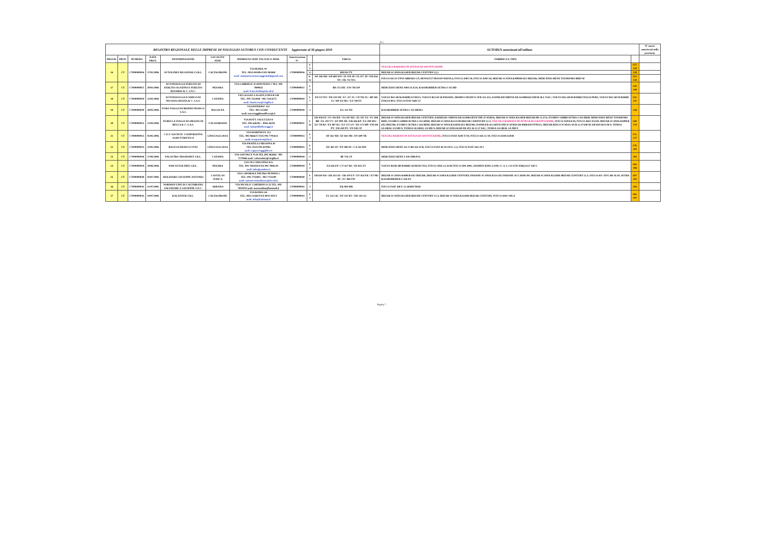AG
| REGISTRO REGIONALE DELLE IMPRESE DI NOLEGGIO AUTOBUS CON CONDUCENTE Aggiornato al 30 giugno 2018 | | | | | | | | | | AUTOBUS autorizzati all'utilizzo | | N° mezzi autorizzati nella provincia |
| --- | --- | --- | --- | --- | --- | --- | --- | --- | --- | --- | --- | --- |
| PROGR. | PROV. | NUMERO | DATA PROT. | DENOMINAZIONE | LOCALITA' SEDE | INDIRIZZO SEDE TEL/FAX E-MAIL | Autorizzazione N° | | TARGA | FABBRICA E TIPO | | |
| 16 | CT | CT000000026 | 27/02/2006 | AUTOLINEE REGIONALI S.R.L. | CALTAGIRONE | VIA ROMA, 91 TEL. 0933-981894 FAX 983060 mail: amministrazioneviaggisinil@gmail.com | CT000000026 | 1-3 | | VEICOLO RADIATO IN ATTESA DI SOSTITUZIONE | 127-129 | |
| | | | | | | | | 4 | BH 054 TY | IRIZAR SCANIA K124EB IRIZAR CENTURY-12,3 | 130 | |
| | | | | | | | | 6-12 | DF 206 NH / DP 688 WN / FL 978 JP / FL 977 JP / FM 944 TN / FK 711 WG | IVECO 65C15 UNVI ABRAIO GT; RENAULT NISSAN N3DYL6; IVECO A40C18; IVECO A40C18; IRIZAR SCANIA K490EB 6X2 IRIZAR; MERCEDES BENZ TOURISMO RHD-M | 132-138 | |
| 17 | CT | CT000000027 | 20/03/2006 | AUTONOLEGGI FERLITO DI FERLITO AGATINO E FERLITO ROSARIO & C. S.N.C. | PEDARA | VIA GABRIELE D'ANNUNZIO 1 TEL. 095 7800832 mail: franc.ferlito@tiscali.it | CT000000027 | 1-2 | BD 272 HX / EW 785 DP | MERCEDES BENZ 0404 55 E2A; KASSBOHRER SETRA S 315 HD | 139-140 | |
| 18 | CT | CT000000029 | 22/03/2006 | AUTONOLEGGI D'AMICO DI NICOSIA GRAZIA & C. S.A.S. | CATANIA | VILLAGGIO S.AGATA ZONA B 140 TEL. 095 7412046 - 095 74114175 mail: damicosas@virgilio.it | CT000000029 | 1-7 | EP 137 DT / FH 110 SM / FC 317 JS / CP 704 VL / BP 188 SJ / DP 552 HG / EZ 769 ES | VOLVO B12-60/36 BARBI ECHO/1; VOLVO B12 60 38 PADANE; IRISBUS FRANCE SFR 115-431; DAIMLERCHRYSLER AGMB416CDIF40 46 L75AC; VOLVO B12-60/38 BARBI ITALIA 99/R1; VOLVO B12-60/38 BARBI ITALIA 99/1; IVECO FIAT A60C17 | 141-147 | |
| 19 | CT | CT000000030 | 28/03/2006 | EURO VIAGGI DI BIONDI FRANCO S.A.S. | RAGALNA | VIA PATERNO' 152 TEL. 095 512360 mail: euroviaggibiondif.sas@.it | CT000000030 | 1 | EG 125 YD | KASSBOHRER SETRA S 315 HDH/2 | 148 | |
| 20 | CT | CT000000031 | 12/04/2006 | DI BELLA VIAGGI DI ORAZIO DI BELLA & C. S.A.S. | CALATABIANO | VIA DOTT. SALLUZZO 8 TEL. 095 646393 – 0956 46393 mail: info@dibellaviaggi.it | CT000000031 | 1-22 | EK 938 EF / FC 934 BX / FG 937 BX / EL 197 ZZ / FC 698 BR / EL 291 VV / DT 900 ZH / EB 446 KP / EZ 298 MA / EZ 729 BJ / EY 887 KS / EZ 171 GV / FD 173 MP / FH 458 PY / FH 459 PY / FN 028 CP | IRIZAR SCANIA K124EB IRIZAR CENTURY; DAIMLER CHRYSLER AG906/OFFICINE D'AURIA; IRIZAR SCANIA K124EB IRIZAR PB 12.37A; EVOBUS GMBH SETRA S 425 HDH; MERCEDES BENZ TOURISMO RHD; EVOBUS GMBH SETRA S 415 HDH; IRIZAR SCANIA K124 EB IRIZAR CERNTURY 12.3; VEICOLO RADIATO IN ATTESA DI SOSTITUZIONE ; IVECO A50/E4/18; IVECO A65C/E4/29; IRIZAR SCANIA K400EB 6X2 IRIZAR; EVOBUS SETRA S 416 HDH; IRIZAR SCANIA K124EB 6X2 IRIZAR; DAIMLER AG/OFFICINE D'AURIA D6 906BA50 FFNE15; IRIZAR BZR SCN M325-10 I6 12.37/440 M 320/450 E6/SCR/S; TEMSA GLOBAL SA MD 9; TEMSA GLOBAL SA MD 9; IRIZAR SCANIA K450 EB 4X2 I6 12.37 E6C; TEMSA GLOBAL SA MD 9 | 149-170 | |
| 21 | CT | CT000000033 | 05/05/2006 | C.E.T. SOCIETA' COOPERATIVA AGRI-TURISTICA | LINGUAGLOSSA | VIA MARENEVE 113 TEL. 095 966637/ FAX 095 7701614 mail: trasporticet@tin.it | CT000000033 | 1-7 | DF 361 NH / EF 841 NH / DV 609 TR | VEICOLI RADIATI IN ATTESA DI SOSTITUZIONE ; IVECO FIAT A50CT/19; IVECO A45 12 19; IVECO A50/E4/20/B | 171-177 | |
| 22 | CT | CT000000035 | 25/05/2006 | RAGUSA FRANCO VITO | LINGUAGLOSSA | VIA FRATELLI MESSINA 30 TEL./FAX 095 647062 mail: ragusaviagg@live.it | CT000000035 | 1-5 | DZ 482 AT / FN 408 AV / CA 341 RW | MERCEDES BENZ AG 0 404 455 ICR; IVECO FIAT 40-10.1W/L-3.2; IVECO FIAT A45-10.1 | 178-182 | |
| 23 | CT | CT000000038 | 27/06/2006 | VALASTRO TRASPORTI S.R.L. | CATANIA | VIA SAN PIO X N.18 TEL.095 482684 - 095 7170466 mail: valastrobus@virgilio.it | CT000000038 | 2 | BF 718 CP | MERCEDES BENZ 0 350 SHD/P53 | 183 | |
| 24 | CT | CT000000039 | 29/06/2006 | PAM AUTOLINEE S.R.L. | PEDARA | VIA VECCHIO PINO 8/A TEL. 095 7802038 FAX 095 7806129 mail: info@pambus.it | CT000000039 | 1-3 | EZ 826 EP / CV 617 RS / DS 025 ZV | VOLVO B12B 380 BARBI GENESIS N53; IVECO 391E.12.35/M IVECO SPA 2001; XIAMEN KING LONG U. A. L CO LTD XMQ 6127 420-3 | 184-186 | |
| 25 | CT | CT000000040 | 03/07/2006 | MOLINARO GIUSEPPE ANTONIO | CASTEL DI IUDICA | VIA CAPORALE PIETRO PENNISI 1 TEL. 095 7755002 - 095 7755100 mail: autoservizimolinaro@tiscali.it | CT000000040 | 1-7 | FH 610 DD / EK 633 SE / ER 470 EY / EV 824 FK / ET 983 AV / FC 066 YW | IRIZAR SCANIA K480EB 6X2 IRIZAR; IRIZAR SCANIA K124EB CENTURY; PADANE SCANIA K124 4X2 PADANE ACCADM 4N; IRIZAR SCANIA K124EB IRIZAR CENTURY 12.3; IVECO 65C SITCAR SL10; SETRA KASSBOHERER S 328 DT | 187-193 | |
| 26 | CT | CT000000042 | 11/07/2006 | NORMAN LINE DI CALTABIANO SALVATORE E GIUSEPPE S.N.C. | ADRANO | VIA NICOLO' COPERNICO 25 TEL. 095 7691919 mail: normanline@hotmail.it | CT000000042 | 1 | EK 989 MR | IVECO FIAT 380 E 12.38/HD/TR48 | 194 | |
| 27 | CT | CT000000043 | 18/07/2006 | KALATOUR S.R.L. | CALTAGIRONE | VIA ROMA 144 TEL. 0933 51569 FAX 0933 59373 mail: info@kalatour.it | CT000000043 | 1-3 | EL 241 LK / DT 541 KV / DD 345 SG | IRIZAR SCANIA K124EB IRIZAR CENTURY 12.3; IRIZAR SCANIA K114EB IRIZAR CENTURY; IVECO A50C/19LX | 195-197 | |
Pagina 7